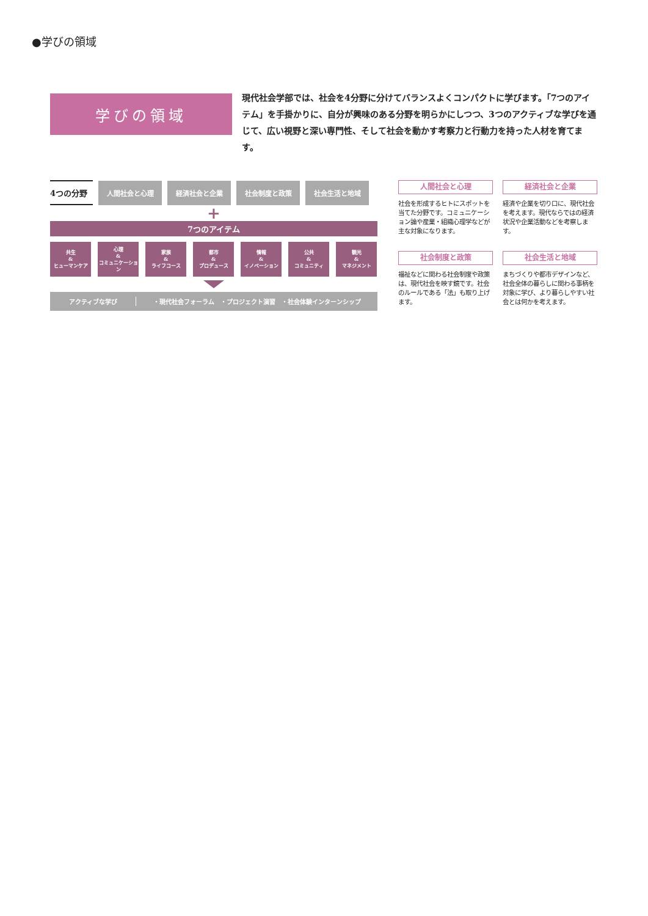●学びの領域
学びの領域
現代社会学部では、社会を4分野に分けてバランスよくコンパクトに学びます。「7つのアイテム」を手掛かりに、自分が興味のある分野を明らかにしつつ、3つのアクティブな学びを通じて、広い視野と深い専門性、そして社会を動かす考察力と行動力を持った人材を育てます。
4つの分野
人間社会と心理 経済社会と企業 社会制度と政策 社会生活と地域
+
7つのアイテム
共生
&
ヒューマンケア
心理
&
コミュニケーション
家族
&
ライフコース
都市
&
プロデュース
情報
&
イノベーション
公共
&
コミュニティ
観光
&
マネジメント
アクティブな学び ・現代社会フォーラム　・プロジェクト演習　・社会体験インターンシップ
人間社会と心理
社会を形成するヒトにスポットを当てた分野です。コミュニケーション論や産業・組織心理学などが主な対象になります。
経済社会と企業
経済や企業を切り口に、現代社会を考えます。現代ならではの経済状況や企業活動などを考察します。
社会制度と政策
福祉などに関わる社会制度や政策は、現代社会を映す鏡です。社会のルールである「法」も取り上げます。
社会生活と地域
まちづくりや都市デザインなど、社会全体の暮らしに関わる事柄を対象に学び、より暮らしやすい社会とは何かを考えます。